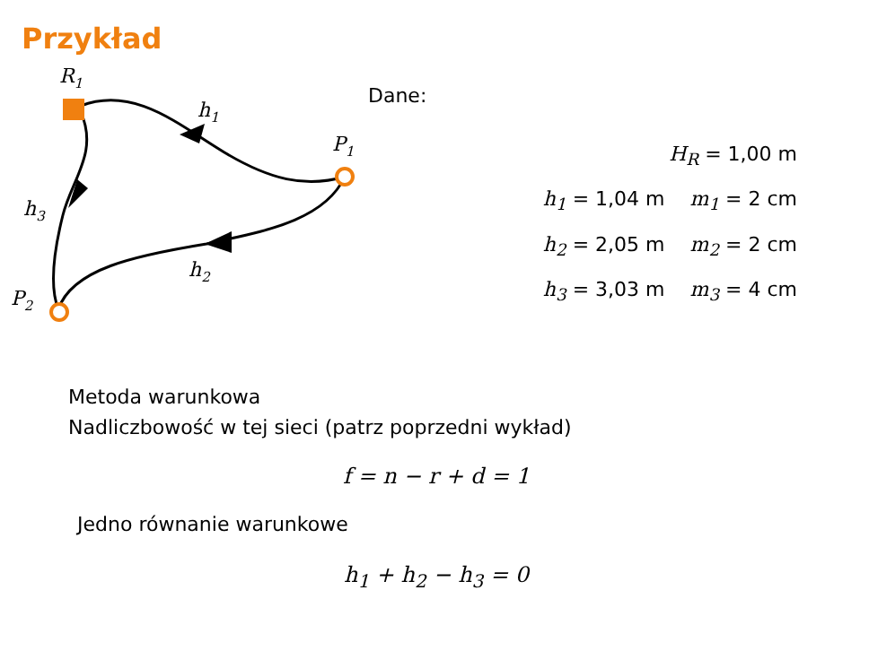Przykład
R1
h1
P1
h3
h2
P2
Dane:
H<sub>R</sub> = 1,00 m
h<sub>1</sub> = 1,04 m m<sub>1</sub> = 2 cm
h<sub>2</sub> = 2,05 m m<sub>2</sub> = 2 cm
h<sub>3</sub> = 3,03 m m<sub>3</sub> = 4 cm
Metoda warunkowa
Nadliczbowość w tej sieci (patrz poprzedni wykład)
f = n − r + d = 1
Jedno równanie warunkowe
h<sub>1</sub> + h<sub>2</sub> − h<sub>3</sub> = 0